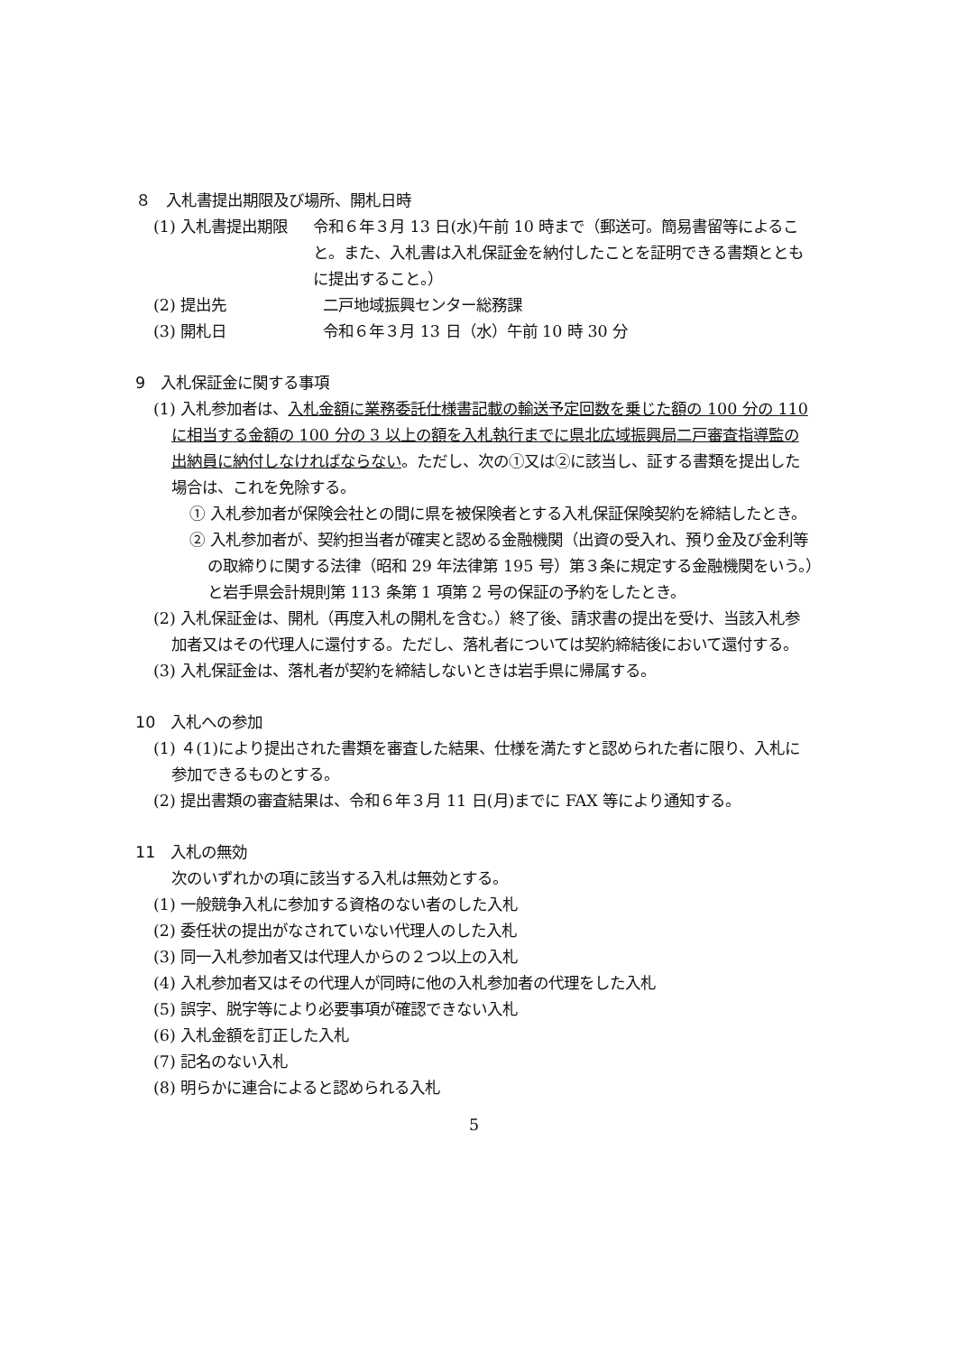８　入札書提出期限及び場所、開札日時
(1) 入札書提出期限 令和６年３月 13 日(水)午前 10 時まで（郵送可。簡易書留等によること。また、入札書は入札保証金を納付したことを証明できる書類とともに提出すること。）
(2) 提出先 二戸地域振興センター総務課
(3) 開札日 令和６年３月 13 日（水）午前 10 時 30 分
9　入札保証金に関する事項
(1) 入札参加者は、入札金額に業務委託仕様書記載の輸送予定回数を乗じた額の 100 分の 110 に相当する金額の 100 分の 3 以上の額を入札執行までに県北広域振興局二戸審査指導監の出納員に納付しなければならない。ただし、次の①又は②に該当し、証する書類を提出した場合は、これを免除する。
① 入札参加者が保険会社との間に県を被保険者とする入札保証保険契約を締結したとき。
② 入札参加者が、契約担当者が確実と認める金融機関（出資の受入れ、預り金及び金利等の取締りに関する法律（昭和 29 年法律第 195 号）第３条に規定する金融機関をいう。）と岩手県会計規則第 113 条第 1 項第 2 号の保証の予約をしたとき。
(2) 入札保証金は、開札（再度入札の開札を含む。）終了後、請求書の提出を受け、当該入札参加者又はその代理人に還付する。ただし、落札者については契約締結後において還付する。
(3) 入札保証金は、落札者が契約を締結しないときは岩手県に帰属する。
10　入札への参加
(1) ４(1)により提出された書類を審査した結果、仕様を満たすと認められた者に限り、入札に参加できるものとする。
(2) 提出書類の審査結果は、令和６年３月 11 日(月)までに FAX 等により通知する。
11　入札の無効
次のいずれかの項に該当する入札は無効とする。
(1) 一般競争入札に参加する資格のない者のした入札
(2) 委任状の提出がなされていない代理人のした入札
(3) 同一入札参加者又は代理人からの２つ以上の入札
(4) 入札参加者又はその代理人が同時に他の入札参加者の代理をした入札
(5) 誤字、脱字等により必要事項が確認できない入札
(6) 入札金額を訂正した入札
(7) 記名のない入札
(8) 明らかに連合によると認められる入札
5